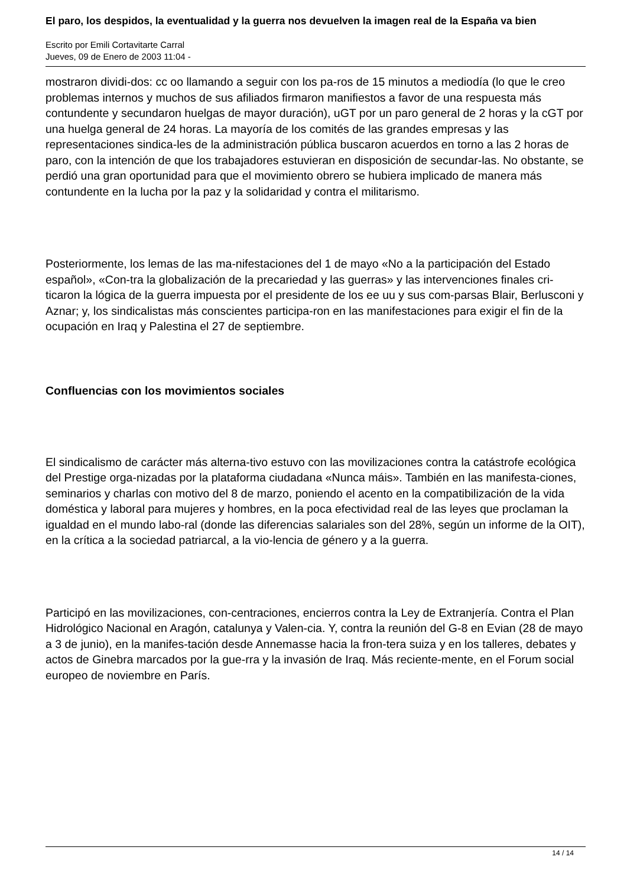El paro, los despidos, la eventualidad y la guerra nos devuelven la imagen real de la España va bien
Escrito por Emili Cortavitarte Carral
Jueves, 09 de Enero de 2003 11:04 -
mostraron dividi-dos: cc oo llamando a seguir con los pa-ros de 15 minutos a mediodía (lo que le creo problemas internos y muchos de sus afiliados firmaron manifiestos a favor de una respuesta más contundente y secundaron huelgas de mayor duración), uGT por un paro general de 2 horas y la cGT por una huelga general de 24 horas. La mayoría de los comités de las grandes empresas y las representaciones sindica-les de la administración pública buscaron acuerdos en torno a las 2 horas de paro, con la intención de que los trabajadores estuvieran en disposición de secundar-las. No obstante, se perdió una gran oportunidad para que el movimiento obrero se hubiera implicado de manera más contundente en la lucha por la paz y la solidaridad y contra el militarismo.
Posteriormente, los lemas de las ma-nifestaciones del 1 de mayo «No a la participación del Estado español», «Con-tra la globalización de la precariedad y las guerras» y las intervenciones finales cri-ticaron la lógica de la guerra impuesta por el presidente de los ee uu y sus com-parsas Blair, Berlusconi y Aznar; y, los sindicalistas más conscientes participa-ron en las manifestaciones para exigir el fin de la ocupación en Iraq y Palestina el 27 de septiembre.
Confluencias con los movimientos sociales
El sindicalismo de carácter más alterna-tivo estuvo con las movilizaciones contra la catástrofe ecológica del Prestige orga-nizadas por la plataforma ciudadana «Nunca máis». También en las manifesta-ciones, seminarios y charlas con motivo del 8 de marzo, poniendo el acento en la compatibilización de la vida doméstica y laboral para mujeres y hombres, en la poca efectividad real de las leyes que proclaman la igualdad en el mundo labo-ral (donde las diferencias salariales son del 28%, según un informe de la OIT), en la crítica a la sociedad patriarcal, a la vio-lencia de género y a la guerra.
Participó en las movilizaciones, con-centraciones, encierros contra la Ley de Extranjería. Contra el Plan Hidrológico Nacional en Aragón, catalunya y Valen-cia. Y, contra la reunión del G-8 en Evian (28 de mayo a 3 de junio), en la manifes-tación desde Annemasse hacia la fron-tera suiza y en los talleres, debates y actos de Ginebra marcados por la gue-rra y la invasión de Iraq. Más reciente-mente, en el Forum social europeo de noviembre en París.
14 / 14